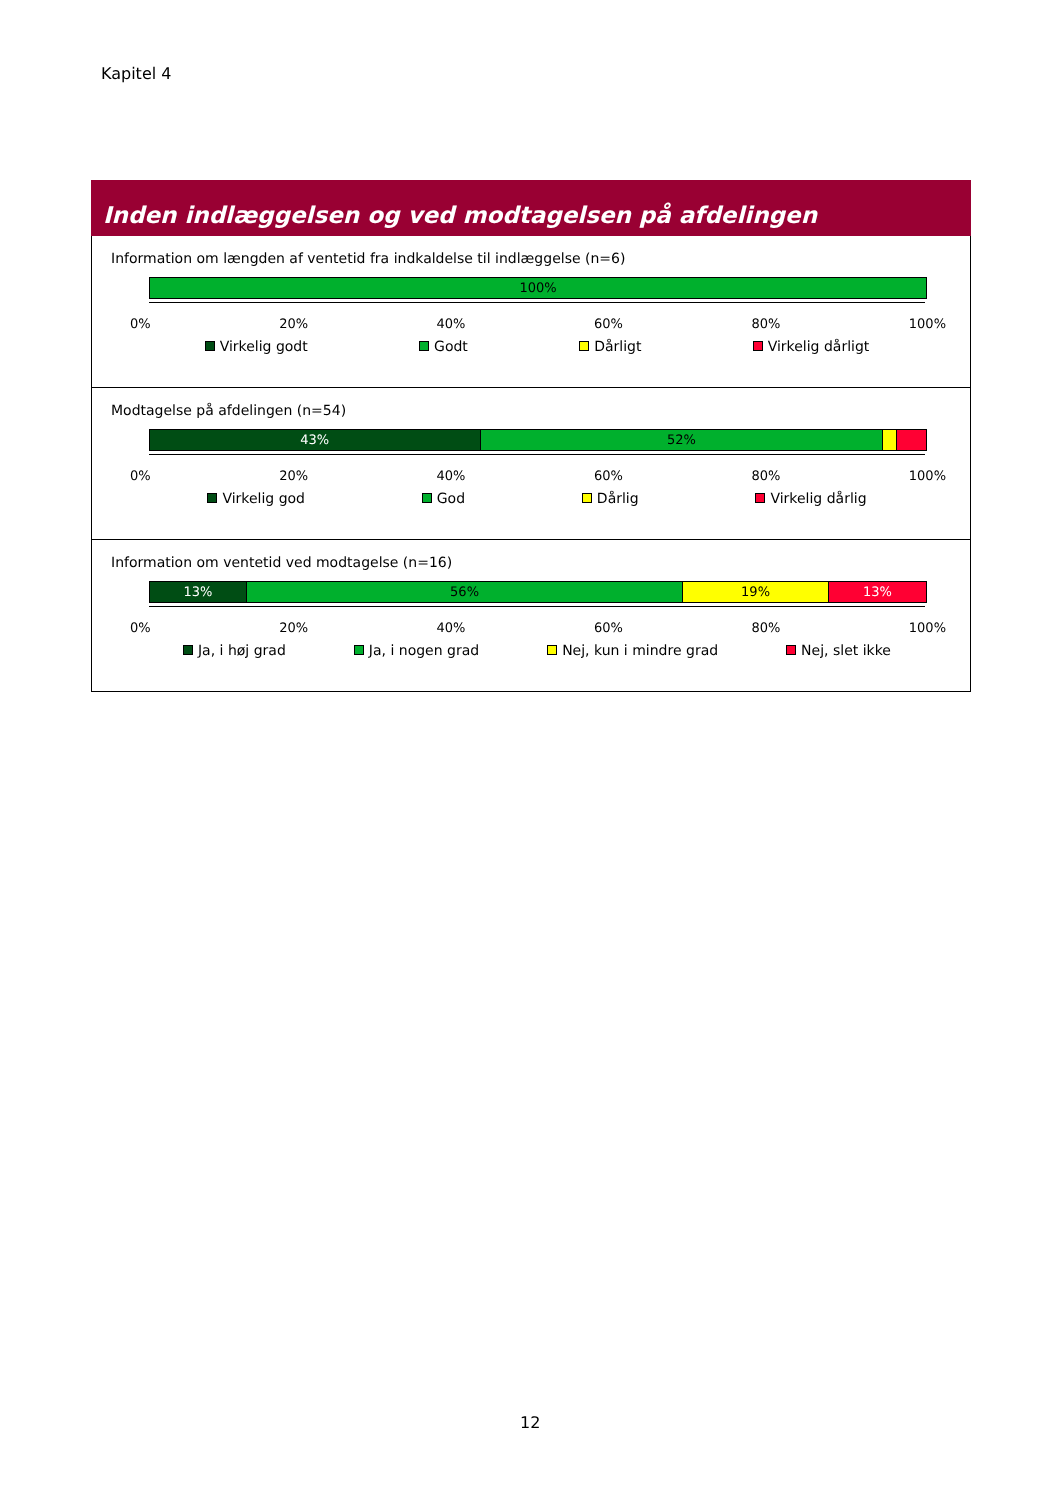Kapitel 4
Inden indlæggelsen og ved modtagelsen på afdelingen
Information om længden af ventetid fra indkaldelse til indlæggelse (n=6)
100%
0% 20% 40% 60% 80% 100%
Virkelig godt Godt Dårligt Virkelig dårligt
Modtagelse på afdelingen (n=54)
43% 52%
0% 20% 40% 60% 80% 100%
Virkelig god God Dårlig Virkelig dårlig
Information om ventetid ved modtagelse (n=16)
13% 56% 19% 13%
0% 20% 40% 60% 80% 100%
Ja, i høj grad Ja, i nogen grad Nej, kun i mindre grad Nej, slet ikke
12